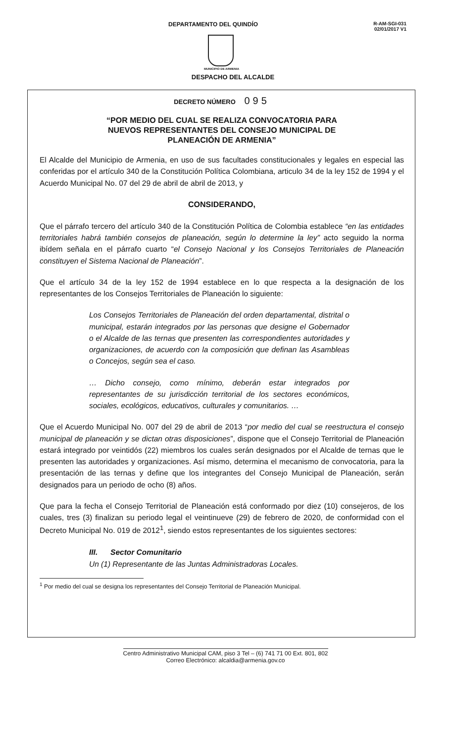DEPARTAMENTO DEL QUINDÍO
R-AM-SGI-031
02/01/2017 V1
MUNICIPIO DE ARMENIA
DESPACHO DEL ALCALDE
DECRETO NÚMERO 095
“POR MEDIO DEL CUAL SE REALIZA CONVOCATORIA PARA
NUEVOS REPRESENTANTES DEL CONSEJO MUNICIPAL DE
PLANEACIÓN DE ARMENIA”
El Alcalde del Municipio de Armenia, en uso de sus facultades constitucionales y legales en especial las conferidas por el artículo 340 de la Constitución Política Colombiana, articulo 34 de la ley 152 de 1994 y el Acuerdo Municipal No. 07 del 29 de abril de abril de 2013, y
CONSIDERANDO,
Que el párrafo tercero del artículo 340 de la Constitución Política de Colombia establece “en las entidades territoriales habrá también consejos de planeación, según lo determine la ley” acto seguido la norma ibídem señala en el párrafo cuarto “el Consejo Nacional y los Consejos Territoriales de Planeación constituyen el Sistema Nacional de Planeación”.
Que el artículo 34 de la ley 152 de 1994 establece en lo que respecta a la designación de los representantes de los Consejos Territoriales de Planeación lo siguiente:
Los Consejos Territoriales de Planeación del orden departamental, distrital o municipal, estarán integrados por las personas que designe el Gobernador o el Alcalde de las ternas que presenten las correspondientes autoridades y organizaciones, de acuerdo con la composición que definan las Asambleas o Concejos, según sea el caso.
… Dicho consejo, como mínimo, deberán estar integrados por representantes de su jurisdicción territorial de los sectores económicos, sociales, ecológicos, educativos, culturales y comunitarios. …
Que el Acuerdo Municipal No. 007 del 29 de abril de 2013 “por medio del cual se reestructura el consejo municipal de planeación y se dictan otras disposiciones”, dispone que el Consejo Territorial de Planeación estará integrado por veintidós (22) miembros los cuales serán designados por el Alcalde de ternas que le presenten las autoridades y organizaciones. Así mismo, determina el mecanismo de convocatoria, para la presentación de las ternas y define que los integrantes del Consejo Municipal de Planeación, serán designados para un periodo de ocho (8) años.
Que para la fecha el Consejo Territorial de Planeación está conformado por diez (10) consejeros, de los cuales, tres (3) finalizan su periodo legal el veintinueve (29) de febrero de 2020, de conformidad con el Decreto Municipal No. 019 de 2012<sup>1</sup>, siendo estos representantes de los siguientes sectores:
III. Sector Comunitario
Un (1) Representante de las Juntas Administradoras Locales.
<sup>1</sup> Por medio del cual se designa los representantes del Consejo Territorial de Planeación Municipal.
Centro Administrativo Municipal CAM, piso 3 Tel – (6) 741 71 00 Ext. 801, 802
Correo Electrónico: alcaldia@armenia.gov.co